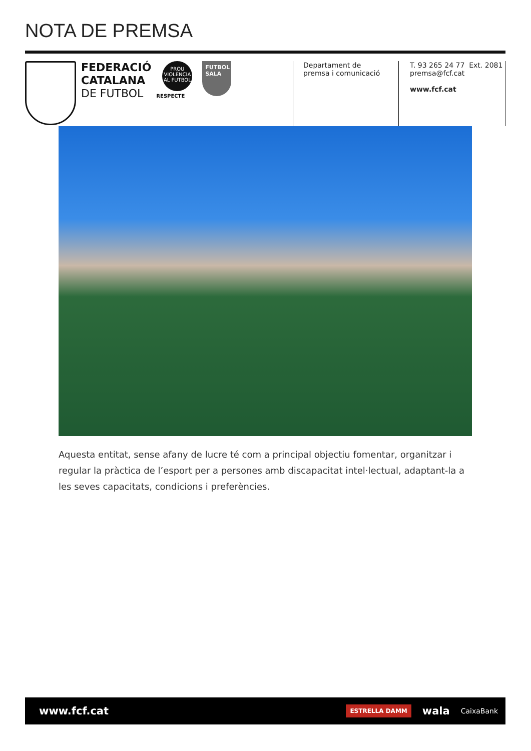NOTA DE PREMSA
FEDERACIÓ
CATALANA
DE FUTBOL
PROU
VIOLÈNCIA
AL FUTBOL
RESPECTE
FUTBOL
SALA
Departament de
premsa i comunicació
T. 93 265 24 77 Ext. 2081
premsa@fcf.cat
www.fcf.cat
Aquesta entitat, sense afany de lucre té com a principal objectiu fomentar, organitzar i regular la pràctica de l’esport per a persones amb discapacitat intel·lectual, adaptant-la a les seves capacitats, condicions i preferències.
www.fcf.cat
ESTRELLA DAMM wala CaixaBank